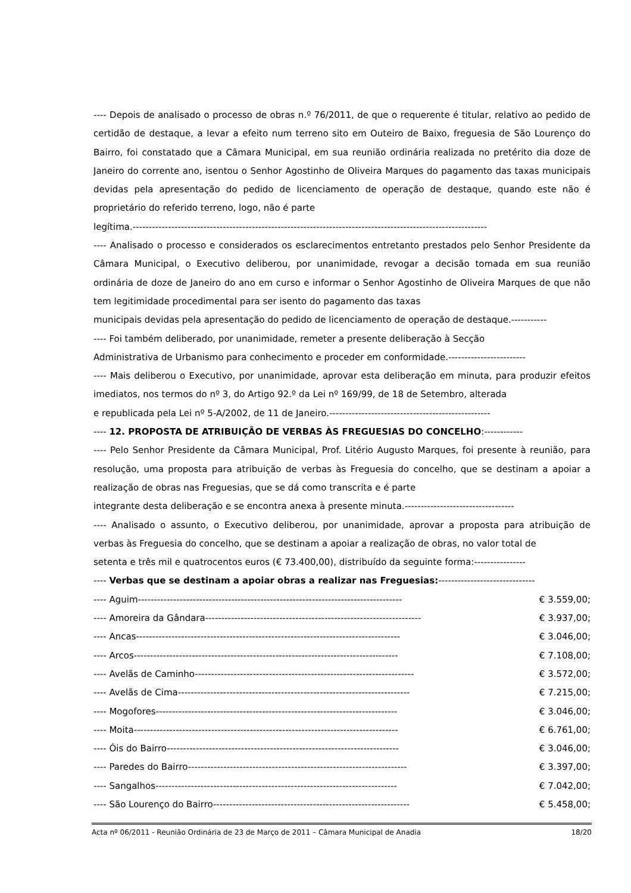---- Depois de analisado o processo de obras n.º 76/2011, de que o requerente é titular, relativo ao pedido de certidão de destaque, a levar a efeito num terreno sito em Outeiro de Baixo, freguesia de São Lourenço do Bairro, foi constatado que a Câmara Municipal, em sua reunião ordinária realizada no pretérito dia doze de Janeiro do corrente ano, isentou o Senhor Agostinho de Oliveira Marques do pagamento das taxas municipais devidas pela apresentação do pedido de licenciamento de operação de destaque, quando este não é proprietário do referido terreno, logo, não é parte
legítima.--------------------------------------------------------------------------------------------------------------
---- Analisado o processo e considerados os esclarecimentos entretanto prestados pelo Senhor Presidente da Câmara Municipal, o Executivo deliberou, por unanimidade, revogar a decisão tomada em sua reunião ordinária de doze de Janeiro do ano em curso e informar o Senhor Agostinho de Oliveira Marques de que não tem legitimidade procedimental para ser isento do pagamento das taxas
municipais devidas pela apresentação do pedido de licenciamento de operação de destaque.-----------
---- Foi também deliberado, por unanimidade, remeter a presente deliberação à Secção
Administrativa de Urbanismo para conhecimento e proceder em conformidade.------------------------
---- Mais deliberou o Executivo, por unanimidade, aprovar esta deliberação em minuta, para produzir efeitos imediatos, nos termos do nº 3, do Artigo 92.º da Lei nº 169/99, de 18 de Setembro, alterada
e republicada pela Lei nº 5-A/2002, de 11 de Janeiro.--------------------------------------------------
---- 12. PROPOSTA DE ATRIBUIÇÃO DE VERBAS ÀS FREGUESIAS DO CONCELHO:------------
---- Pelo Senhor Presidente da Câmara Municipal, Prof. Litério Augusto Marques, foi presente à reunião, para resolução, uma proposta para atribuição de verbas às Freguesia do concelho, que se destinam a apoiar a realização de obras nas Freguesias, que se dá como transcrita e é parte
integrante desta deliberação e se encontra anexa à presente minuta.----------------------------------
---- Analisado o assunto, o Executivo deliberou, por unanimidade, aprovar a proposta para atribuição de verbas às Freguesia do concelho, que se destinam a apoiar a realização de obras, no valor total de
setenta e três mil e quatrocentos euros (€ 73.400,00), distribuído da seguinte forma:----------------
---- Verbas que se destinam a apoiar obras a realizar nas Freguesias:------------------------------
| ---- Aguim---------------------------------------------------------------------------------- | € 3.559,00; |
| ---- Amoreira da Gândara------------------------------------------------------------------- | € 3.937,00; |
| ---- Ancas---------------------------------------------------------------------------------- | € 3.046,00; |
| ---- Arcos---------------------------------------------------------------------------------- | € 7.108,00; |
| ---- Avelãs de Caminho-------------------------------------------------------------------- | € 3.572,00; |
| ---- Avelãs de Cima------------------------------------------------------------------------ | € 7.215,00; |
| ---- Mogofores--------------------------------------------------------------------------- | € 3.046,00; |
| ---- Moita---------------------------------------------------------------------------------- | € 6.761,00; |
| ---- Óis do Bairro------------------------------------------------------------------------ | € 3.046,00; |
| ---- Paredes do Bairro-------------------------------------------------------------------- | € 3.397,00; |
| ---- Sangalhos--------------------------------------------------------------------------- | € 7.042,00; |
| ---- São Lourenço do Bairro------------------------------------------------------------- | € 5.458,00; |
Acta nº 06/2011 - Reunião Ordinária de 23 de Março de 2011 – Câmara Municipal de Anadia 18/20